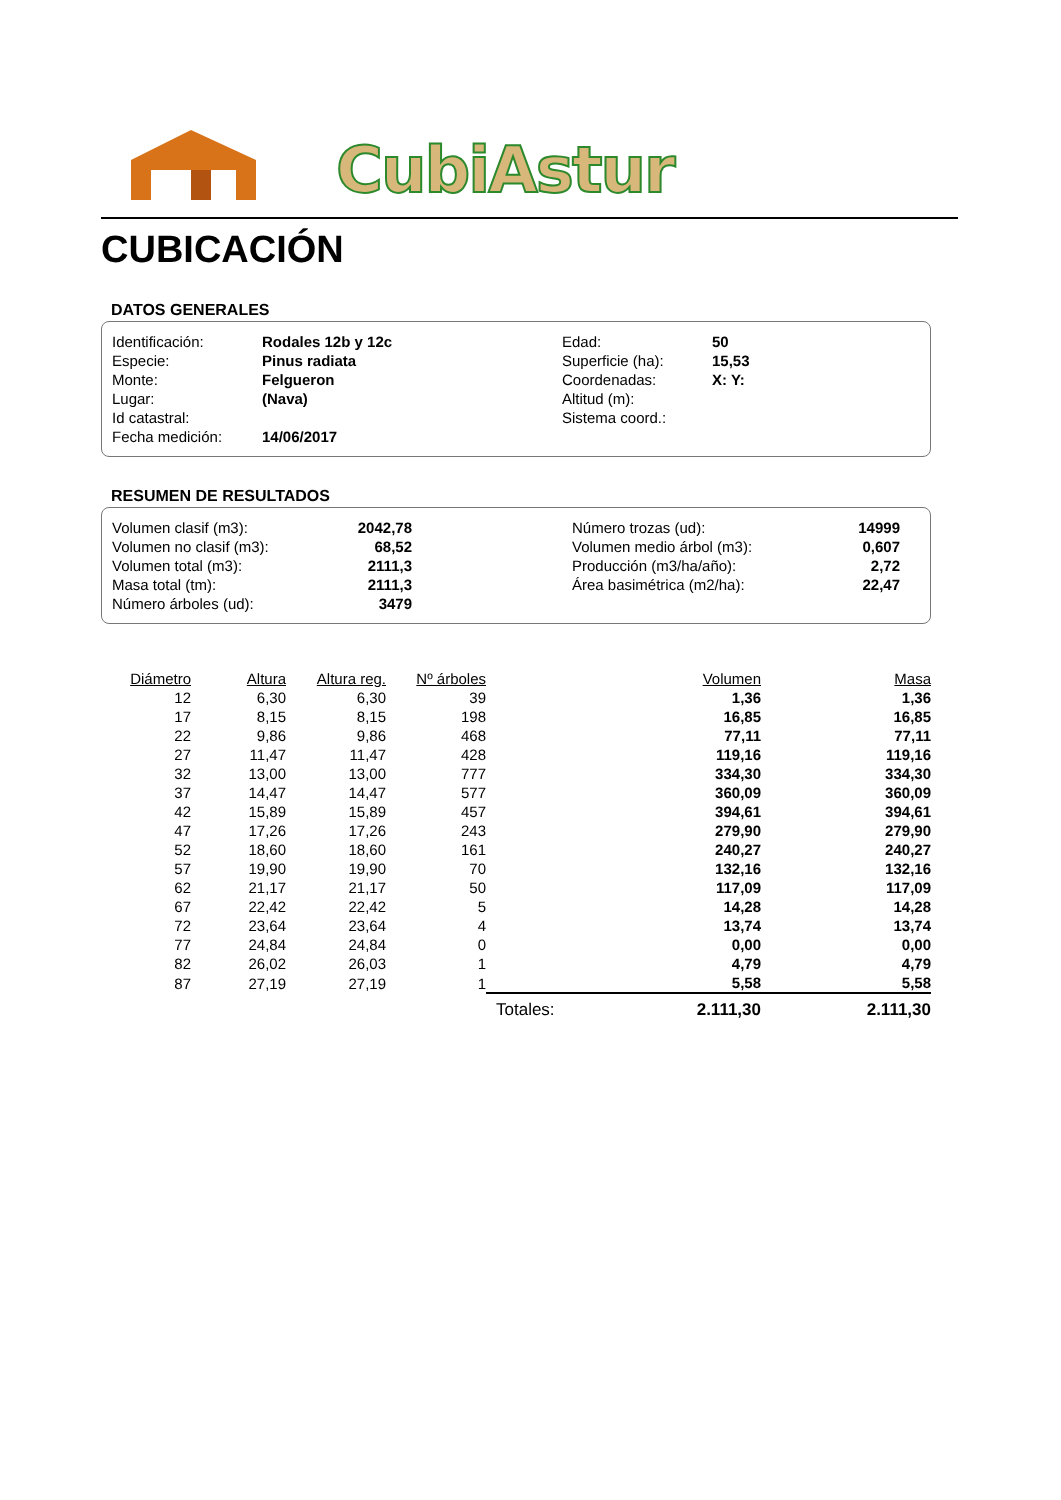CubiAstur
CUBICACIÓN
DATOS GENERALES
| Identificación: | Rodales 12b y 12c | Edad: | 50 |
| Especie: | Pinus radiata | Superficie (ha): | 15,53 |
| Monte: | Felgueron | Coordenadas: | X: Y: |
| Lugar: | (Nava) | Altitud (m): | |
| Id catastral: | | Sistema coord.: | |
| Fecha medición: | 14/06/2017 | | |
RESUMEN DE RESULTADOS
| Volumen clasif (m3): | 2042,78 | | Número trozas (ud): | 14999 | |
| Volumen no clasif (m3): | 68,52 | | Volumen medio árbol (m3): | 0,607 | |
| Volumen total (m3): | 2111,3 | | Producción (m3/ha/año): | 2,72 | |
| Masa total (tm): | 2111,3 | | Área basimétrica (m2/ha): | 22,47 | |
| Número árboles (ud): | 3479 | | | | |
| Diámetro | Altura | Altura reg. | Nº árboles | | Volumen | Masa |
| --- | --- | --- | --- | --- | --- | --- |
| 12 | 6,30 | 6,30 | 39 | | 1,36 | 1,36 |
| 17 | 8,15 | 8,15 | 198 | | 16,85 | 16,85 |
| 22 | 9,86 | 9,86 | 468 | | 77,11 | 77,11 |
| 27 | 11,47 | 11,47 | 428 | | 119,16 | 119,16 |
| 32 | 13,00 | 13,00 | 777 | | 334,30 | 334,30 |
| 37 | 14,47 | 14,47 | 577 | | 360,09 | 360,09 |
| 42 | 15,89 | 15,89 | 457 | | 394,61 | 394,61 |
| 47 | 17,26 | 17,26 | 243 | | 279,90 | 279,90 |
| 52 | 18,60 | 18,60 | 161 | | 240,27 | 240,27 |
| 57 | 19,90 | 19,90 | 70 | | 132,16 | 132,16 |
| 62 | 21,17 | 21,17 | 50 | | 117,09 | 117,09 |
| 67 | 22,42 | 22,42 | 5 | | 14,28 | 14,28 |
| 72 | 23,64 | 23,64 | 4 | | 13,74 | 13,74 |
| 77 | 24,84 | 24,84 | 0 | | 0,00 | 0,00 |
| 82 | 26,02 | 26,03 | 1 | | 4,79 | 4,79 |
| 87 | 27,19 | 27,19 | 1 | | 5,58 | 5,58 |
| | | | | Totales: | 2.111,30 | 2.111,30 |